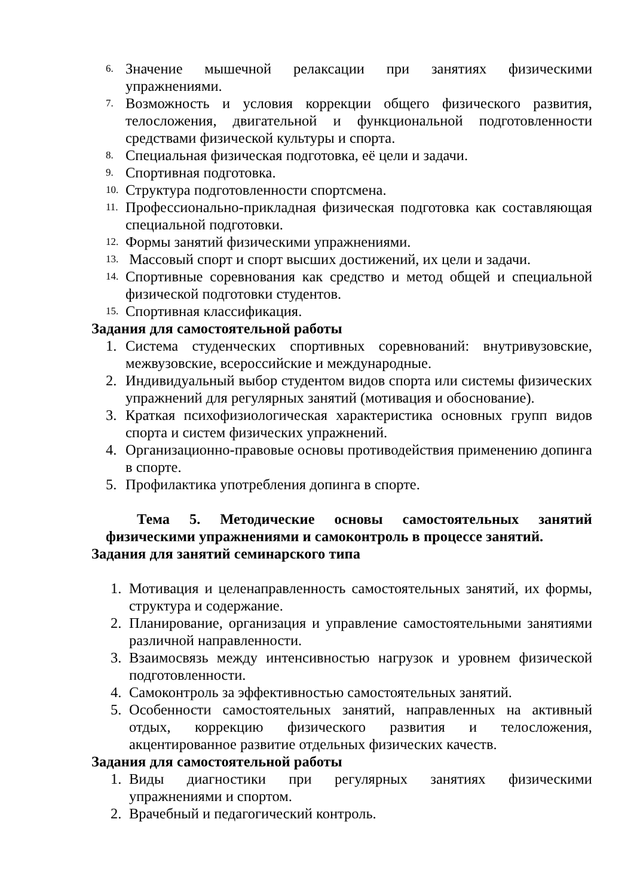6. Значение мышечной релаксации при занятиях физическими упражнениями.
7. Возможность и условия коррекции общего физического развития, телосложения, двигательной и функциональной подготовленности средствами физической культуры и спорта.
8. Специальная физическая подготовка, её цели и задачи.
9. Спортивная подготовка.
10. Структура подготовленности спортсмена.
11. Профессионально-прикладная физическая подготовка как составляющая специальной подготовки.
12. Формы занятий физическими упражнениями.
13. Массовый спорт и спорт высших достижений, их цели и задачи.
14. Спортивные соревнования как средство и метод общей и специальной физической подготовки студентов.
15. Спортивная классификация.
Задания для самостоятельной работы
1. Система студенческих спортивных соревнований: внутривузовские, межвузовские, всероссийские и международные.
2. Индивидуальный выбор студентом видов спорта или системы физических упражнений для регулярных занятий (мотивация и обоснование).
3. Краткая психофизиологическая характеристика основных групп видов спорта и систем физических упражнений.
4. Организационно-правовые основы противодействия применению допинга в спорте.
5. Профилактика употребления допинга в спорте.
Тема 5. Методические основы самостоятельных занятий физическими упражнениями и самоконтроль в процессе занятий.
Задания для занятий семинарского типа
1. Мотивация и целенаправленность самостоятельных занятий, их формы, структура и содержание.
2. Планирование, организация и управление самостоятельными занятиями различной направленности.
3. Взаимосвязь между интенсивностью нагрузок и уровнем физической подготовленности.
4. Самоконтроль за эффективностью самостоятельных занятий.
5. Особенности самостоятельных занятий, направленных на активный отдых, коррекцию физического развития и телосложения, акцентированное развитие отдельных физических качеств.
Задания для самостоятельной работы
1. Виды диагностики при регулярных занятиях физическими упражнениями и спортом.
2. Врачебный и педагогический контроль.